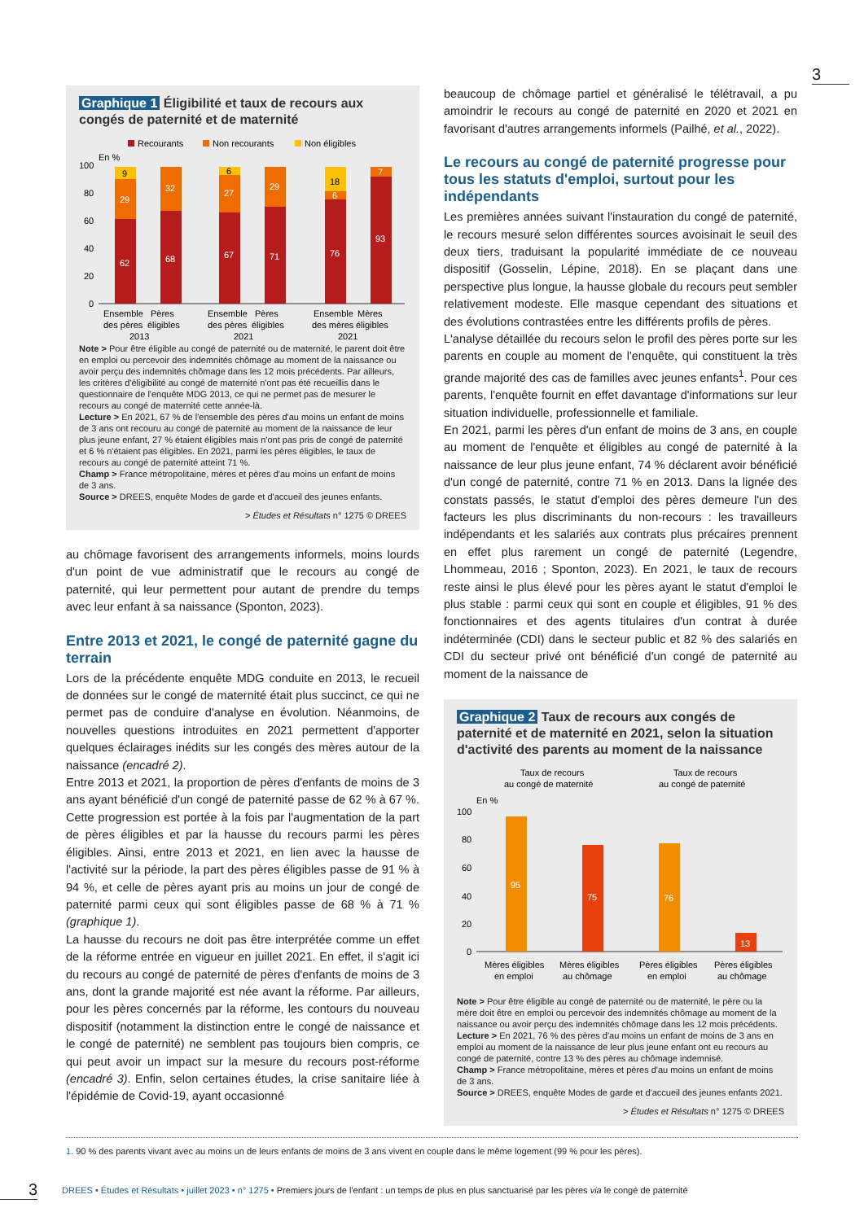3
Graphique 1 Éligibilité et taux de recours aux congés de paternité et de maternité
Recourants
Non recourants
Non éligibles
En %
100
80
60
40
20
0
62
29
9
68
32
67
27
6
71
29
76
6
18
93
7
Ensemble
Pères
des pères
éligibles
2013
Ensemble
Pères
des pères
éligibles
2021
Ensemble
Mères
des mères
éligibles
2021
Note > Pour être éligible au congé de paternité ou de maternité, le parent doit être en emploi ou percevoir des indemnités chômage au moment de la naissance ou avoir perçu des indemnités chômage dans les 12 mois précédents. Par ailleurs, les critères d'éligibilité au congé de maternité n'ont pas été recueillis dans le questionnaire de l'enquête MDG 2013, ce qui ne permet pas de mesurer le recours au congé de maternité cette année-là.
Lecture > En 2021, 67 % de l'ensemble des pères d'au moins un enfant de moins de 3 ans ont recouru au congé de paternité au moment de la naissance de leur plus jeune enfant, 27 % étaient éligibles mais n'ont pas pris de congé de paternité et 6 % n'étaient pas éligibles. En 2021, parmi les pères éligibles, le taux de recours au congé de paternité atteint 71 %.
Champ > France métropolitaine, mères et pères d'au moins un enfant de moins de 3 ans.
Source > DREES, enquête Modes de garde et d'accueil des jeunes enfants.
> Études et Résultats n° 1275 © DREES
au chômage favorisent des arrangements informels, moins lourds d'un point de vue administratif que le recours au congé de paternité, qui leur permettent pour autant de prendre du temps avec leur enfant à sa naissance (Sponton, 2023).
Entre 2013 et 2021, le congé de paternité gagne du terrain
Lors de la précédente enquête MDG conduite en 2013, le recueil de données sur le congé de maternité était plus succinct, ce qui ne permet pas de conduire d'analyse en évolution. Néanmoins, de nouvelles questions introduites en 2021 permettent d'apporter quelques éclairages inédits sur les congés des mères autour de la naissance (encadré 2).
Entre 2013 et 2021, la proportion de pères d'enfants de moins de 3 ans ayant bénéficié d'un congé de paternité passe de 62 % à 67 %. Cette progression est portée à la fois par l'augmentation de la part de pères éligibles et par la hausse du recours parmi les pères éligibles. Ainsi, entre 2013 et 2021, en lien avec la hausse de l'activité sur la période, la part des pères éligibles passe de 91 % à 94 %, et celle de pères ayant pris au moins un jour de congé de paternité parmi ceux qui sont éligibles passe de 68 % à 71 % (graphique 1).
La hausse du recours ne doit pas être interprétée comme un effet de la réforme entrée en vigueur en juillet 2021. En effet, il s'agit ici du recours au congé de paternité de pères d'enfants de moins de 3 ans, dont la grande majorité est née avant la réforme. Par ailleurs, pour les pères concernés par la réforme, les contours du nouveau dispositif (notamment la distinction entre le congé de naissance et le congé de paternité) ne semblent pas toujours bien compris, ce qui peut avoir un impact sur la mesure du recours post-réforme (encadré 3). Enfin, selon certaines études, la crise sanitaire liée à l'épidémie de Covid-19, ayant occasionné
beaucoup de chômage partiel et généralisé le télétravail, a pu amoindrir le recours au congé de paternité en 2020 et 2021 en favorisant d'autres arrangements informels (Pailhé, et al., 2022).
Le recours au congé de paternité progresse pour tous les statuts d'emploi, surtout pour les indépendants
Les premières années suivant l'instauration du congé de paternité, le recours mesuré selon différentes sources avoisinait le seuil des deux tiers, traduisant la popularité immédiate de ce nouveau dispositif (Gosselin, Lépine, 2018). En se plaçant dans une perspective plus longue, la hausse globale du recours peut sembler relativement modeste. Elle masque cependant des situations et des évolutions contrastées entre les différents profils de pères.
L'analyse détaillée du recours selon le profil des pères porte sur les parents en couple au moment de l'enquête, qui constituent la très grande majorité des cas de familles avec jeunes enfants<sup>1</sup>. Pour ces parents, l'enquête fournit en effet davantage d'informations sur leur situation individuelle, professionnelle et familiale.
En 2021, parmi les pères d'un enfant de moins de 3 ans, en couple au moment de l'enquête et éligibles au congé de paternité à la naissance de leur plus jeune enfant, 74 % déclarent avoir bénéficié d'un congé de paternité, contre 71 % en 2013. Dans la lignée des constats passés, le statut d'emploi des pères demeure l'un des facteurs les plus discriminants du non-recours : les travailleurs indépendants et les salariés aux contrats plus précaires prennent en effet plus rarement un congé de paternité (Legendre, Lhommeau, 2016 ; Sponton, 2023). En 2021, le taux de recours reste ainsi le plus élevé pour les pères ayant le statut d'emploi le plus stable : parmi ceux qui sont en couple et éligibles, 91 % des fonctionnaires et des agents titulaires d'un contrat à durée indéterminée (CDI) dans le secteur public et 82 % des salariés en CDI du secteur privé ont bénéficié d'un congé de paternité au moment de la naissance de
Graphique 2 Taux de recours aux congés de paternité et de maternité en 2021, selon la situation d'activité des parents au moment de la naissance
Taux de recours
au congé de maternité
Taux de recours
au congé de paternité
En %
100
80
60
40
20
0
95
75
76
13
Mères éligibles
en emploi
Mères éligibles
au chômage
Pères éligibles
en emploi
Pères éligibles
au chômage
Note > Pour être éligible au congé de paternité ou de maternité, le père ou la mère doit être en emploi ou percevoir des indemnités chômage au moment de la naissance ou avoir perçu des indemnités chômage dans les 12 mois précédents.
Lecture > En 2021, 76 % des pères d'au moins un enfant de moins de 3 ans en emploi au moment de la naissance de leur plus jeune enfant ont eu recours au congé de paternité, contre 13 % des pères au chômage indemnisé.
Champ > France métropolitaine, mères et pères d'au moins un enfant de moins de 3 ans.
Source > DREES, enquête Modes de garde et d'accueil des jeunes enfants 2021.
> Études et Résultats n° 1275 © DREES
1. 90 % des parents vivant avec au moins un de leurs enfants de moins de 3 ans vivent en couple dans le même logement (99 % pour les pères).
3
DREES • Études et Résultats • juillet 2023 • n° 1275 • Premiers jours de l'enfant : un temps de plus en plus sanctuarisé par les pères via le congé de paternité